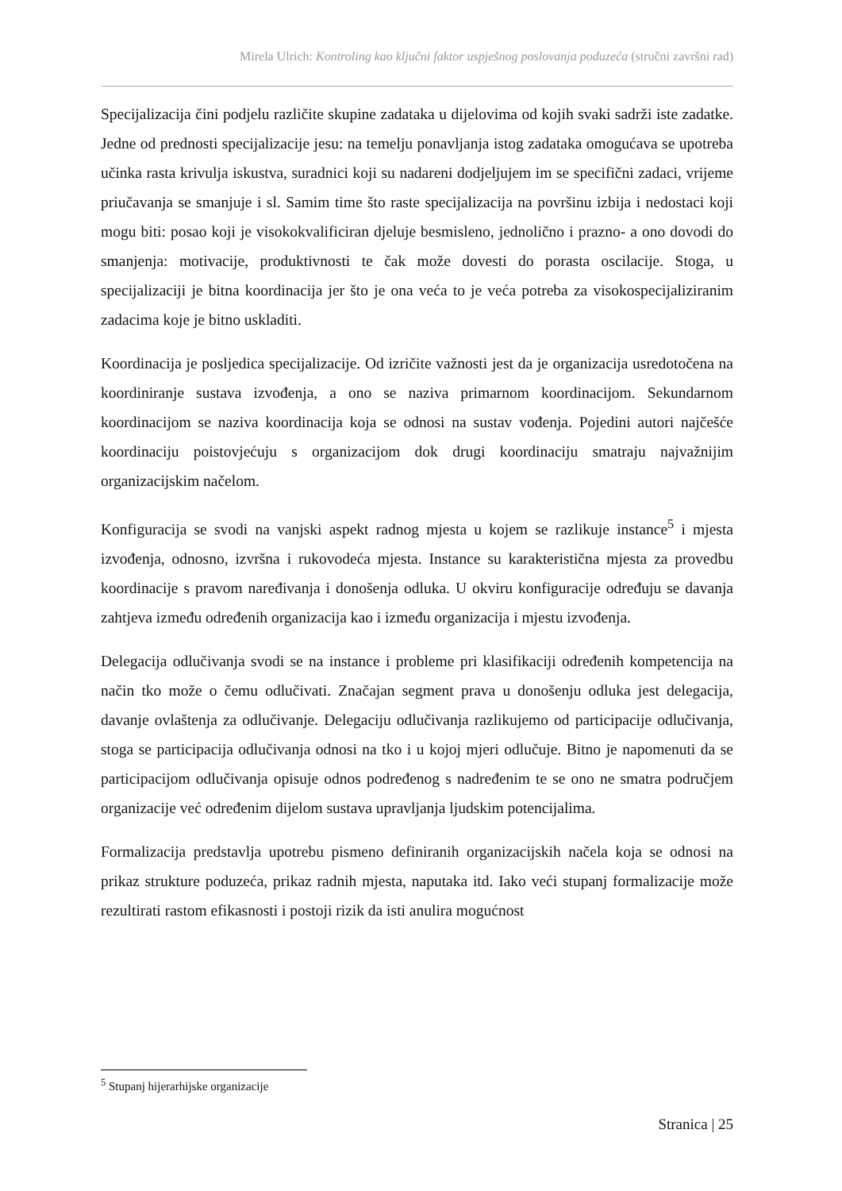Mirela Ulrich: Kontroling kao ključni faktor uspješnog poslovanja poduzeća (stručni završni rad)
Specijalizacija čini podjelu različite skupine zadataka u dijelovima od kojih svaki sadrži iste zadatke. Jedne od prednosti specijalizacije jesu: na temelju ponavljanja istog zadataka omogućava se upotreba učinka rasta krivulja iskustva, suradnici koji su nadareni dodjeljujem im se specifični zadaci, vrijeme priučavanja se smanjuje i sl. Samim time što raste specijalizacija na površinu izbija i nedostaci koji mogu biti: posao koji je visokokvalificiran djeluje besmisleno, jednolično i prazno- a ono dovodi do smanjenja: motivacije, produktivnosti te čak može dovesti do porasta oscilacije. Stoga, u specijalizaciji je bitna koordinacija jer što je ona veća to je veća potreba za visokospecijaliziranim zadacima koje je bitno uskladiti.
Koordinacija je posljedica specijalizacije. Od izričite važnosti jest da je organizacija usredotočena na koordiniranje sustava izvođenja, a ono se naziva primarnom koordinacijom. Sekundarnom koordinacijom se naziva koordinacija koja se odnosi na sustav vođenja. Pojedini autori najčešće koordinaciju poistovjećuju s organizacijom dok drugi koordinaciju smatraju najvažnijim organizacijskim načelom.
Konfiguracija se svodi na vanjski aspekt radnog mjesta u kojem se razlikuje instance<sup>5</sup> i mjesta izvođenja, odnosno, izvršna i rukovodeća mjesta. Instance su karakteristična mjesta za provedbu koordinacije s pravom naređivanja i donošenja odluka. U okviru konfiguracije određuju se davanja zahtjeva između određenih organizacija kao i između organizacija i mjestu izvođenja.
Delegacija odlučivanja svodi se na instance i probleme pri klasifikaciji određenih kompetencija na način tko može o čemu odlučivati. Značajan segment prava u donošenju odluka jest delegacija, davanje ovlaštenja za odlučivanje. Delegaciju odlučivanja razlikujemo od participacije odlučivanja, stoga se participacija odlučivanja odnosi na tko i u kojoj mjeri odlučuje. Bitno je napomenuti da se participacijom odlučivanja opisuje odnos podređenog s nadređenim te se ono ne smatra područjem organizacije već određenim dijelom sustava upravljanja ljudskim potencijalima.
Formalizacija predstavlja upotrebu pismeno definiranih organizacijskih načela koja se odnosi na prikaz strukture poduzeća, prikaz radnih mjesta, naputaka itd. Iako veći stupanj formalizacije može rezultirati rastom efikasnosti i postoji rizik da isti anulira mogućnost
<sup>5</sup> Stupanj hijerarhijske organizacije
Stranica | 25